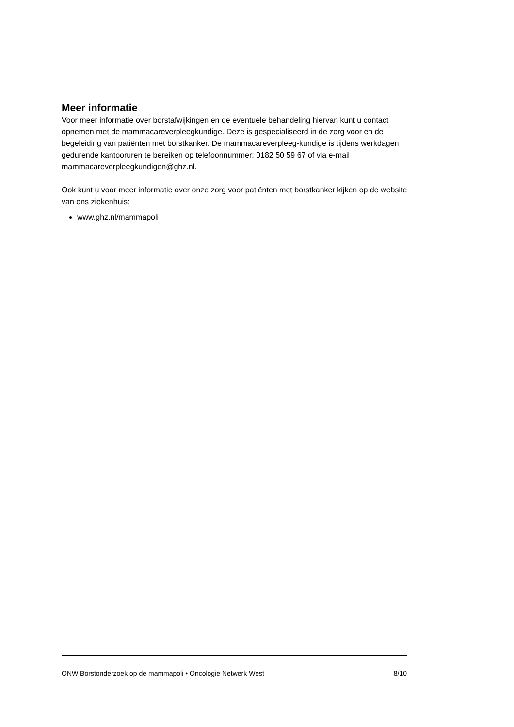Meer informatie
Voor meer informatie over borstafwijkingen en de eventuele behandeling hiervan kunt u contact opnemen met de mammacareverpleegkundige. Deze is gespecialiseerd in de zorg voor en de begeleiding van patiënten met borstkanker. De mammacareverpleeg-kundige is tijdens werkdagen gedurende kantooruren te bereiken op telefoonnummer: 0182 50 59 67 of via e-mail mammacareverpleegkundigen@ghz.nl.
Ook kunt u voor meer informatie over onze zorg voor patiënten met borstkanker kijken op de website van ons ziekenhuis:
www.ghz.nl/mammapoli
ONW Borstonderzoek op de mammapoli • Oncologie Netwerk West 8/10